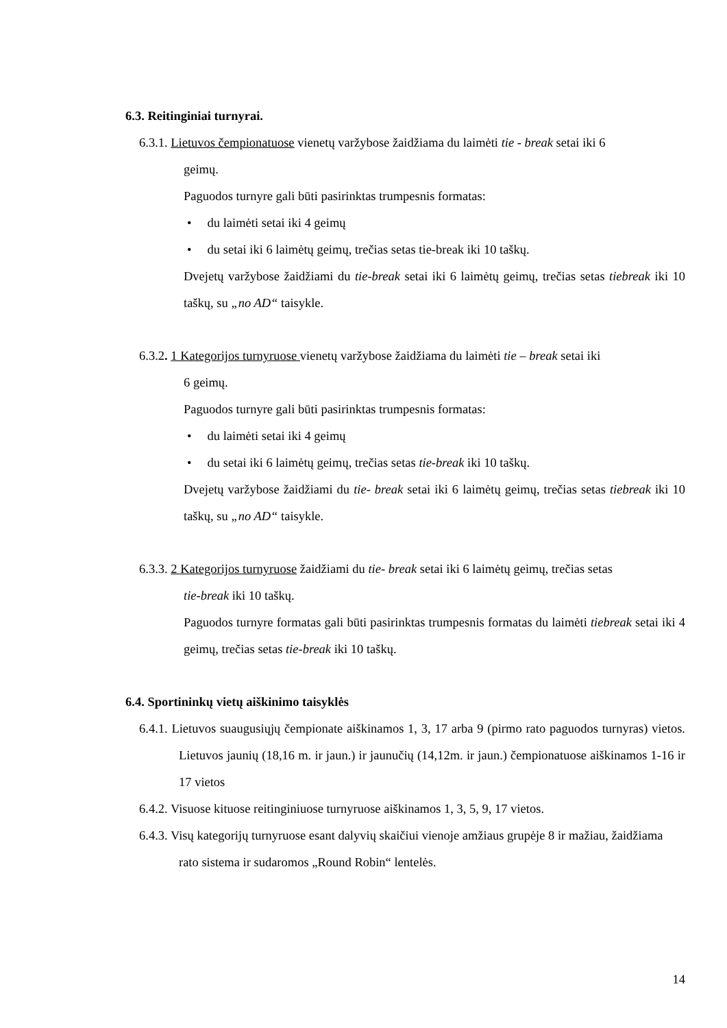6.3. Reitinginiai turnyrai.
6.3.1. Lietuvos čempionatuose vienetų varžybose žaidžiama du laimėti tie - break setai iki 6
geimų.
Paguodos turnyre gali būti pasirinktas trumpesnis formatas:
• du laimėti setai iki 4 geimų
• du setai iki 6 laimėtų geimų, trečias setas tie-break iki 10 taškų.
Dvejetų varžybose žaidžiami du tie-break setai iki 6 laimėtų geimų, trečias setas tiebreak iki 10 taškų, su „no AD“ taisykle.
6.3.2. 1 Kategorijos turnyruose vienetų varžybose žaidžiama du laimėti tie – break setai iki
6 geimų.
Paguodos turnyre gali būti pasirinktas trumpesnis formatas:
• du laimėti setai iki 4 geimų
• du setai iki 6 laimėtų geimų, trečias setas tie-break iki 10 taškų.
Dvejetų varžybose žaidžiami du tie- break setai iki 6 laimėtų geimų, trečias setas tiebreak iki 10 taškų, su „no AD“ taisykle.
6.3.3. 2 Kategorijos turnyruose žaidžiami du tie- break setai iki 6 laimėtų geimų, trečias setas
tie-break iki 10 taškų.
Paguodos turnyre formatas gali būti pasirinktas trumpesnis formatas du laimėti tiebreak setai iki 4 geimų, trečias setas tie-break iki 10 taškų.
6.4. Sportininkų vietų aiškinimo taisyklės
6.4.1. Lietuvos suaugusiųjų čempionate aiškinamos 1, 3, 17 arba 9 (pirmo rato paguodos turnyras) vietos. Lietuvos jaunių (18,16 m. ir jaun.) ir jaunučių (14,12m. ir jaun.) čempionatuose aiškinamos 1-16 ir 17 vietos
6.4.2. Visuose kituose reitinginiuose turnyruose aiškinamos 1, 3, 5, 9, 17 vietos.
6.4.3. Visų kategorijų turnyruose esant dalyvių skaičiui vienoje amžiaus grupėje 8 ir mažiau, žaidžiama rato sistema ir sudaromos „Round Robin“ lentelės.
14